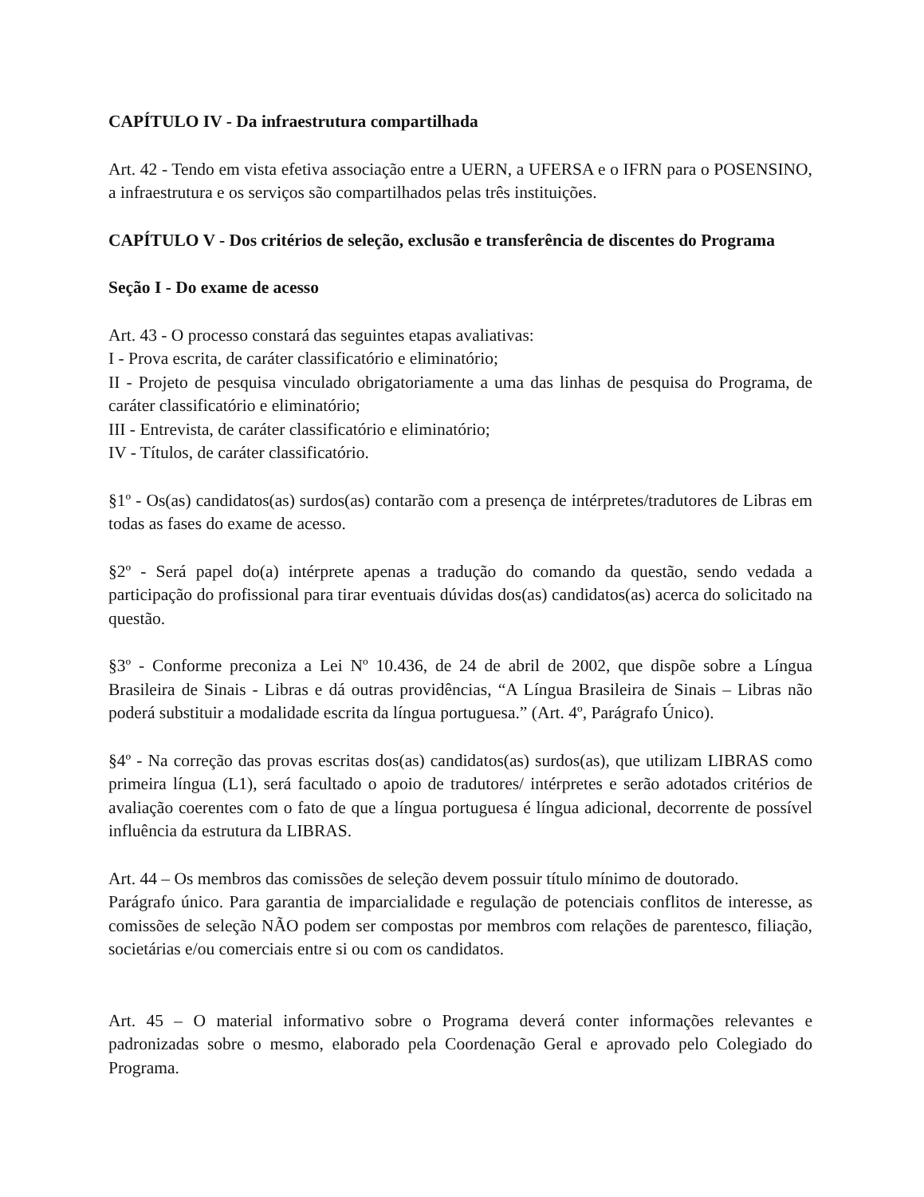CAPÍTULO IV - Da infraestrutura compartilhada
Art. 42 - Tendo em vista efetiva associação entre a UERN, a UFERSA e o IFRN para o POSENSINO, a infraestrutura e os serviços são compartilhados pelas três instituições.
CAPÍTULO V - Dos critérios de seleção, exclusão e transferência de discentes do Programa
Seção I - Do exame de acesso
Art. 43 - O processo constará das seguintes etapas avaliativas:
I - Prova escrita, de caráter classificatório e eliminatório;
II - Projeto de pesquisa vinculado obrigatoriamente a uma das linhas de pesquisa do Programa, de caráter classificatório e eliminatório;
III - Entrevista, de caráter classificatório e eliminatório;
IV - Títulos, de caráter classificatório.
§1º - Os(as) candidatos(as) surdos(as) contarão com a presença de intérpretes/tradutores de Libras em todas as fases do exame de acesso.
§2º - Será papel do(a) intérprete apenas a tradução do comando da questão, sendo vedada a participação do profissional para tirar eventuais dúvidas dos(as) candidatos(as) acerca do solicitado na questão.
§3º - Conforme preconiza a Lei Nº 10.436, de 24 de abril de 2002, que dispõe sobre a Língua Brasileira de Sinais - Libras e dá outras providências, “A Língua Brasileira de Sinais – Libras não poderá substituir a modalidade escrita da língua portuguesa.” (Art. 4º, Parágrafo Único).
§4º - Na correção das provas escritas dos(as) candidatos(as) surdos(as), que utilizam LIBRAS como primeira língua (L1), será facultado o apoio de tradutores/ intérpretes e serão adotados critérios de avaliação coerentes com o fato de que a língua portuguesa é língua adicional, decorrente de possível influência da estrutura da LIBRAS.
Art. 44 – Os membros das comissões de seleção devem possuir título mínimo de doutorado.
Parágrafo único. Para garantia de imparcialidade e regulação de potenciais conflitos de interesse, as comissões de seleção NÃO podem ser compostas por membros com relações de parentesco, filiação, societárias e/ou comerciais entre si ou com os candidatos.
Art. 45 – O material informativo sobre o Programa deverá conter informações relevantes e padronizadas sobre o mesmo, elaborado pela Coordenação Geral e aprovado pelo Colegiado do Programa.